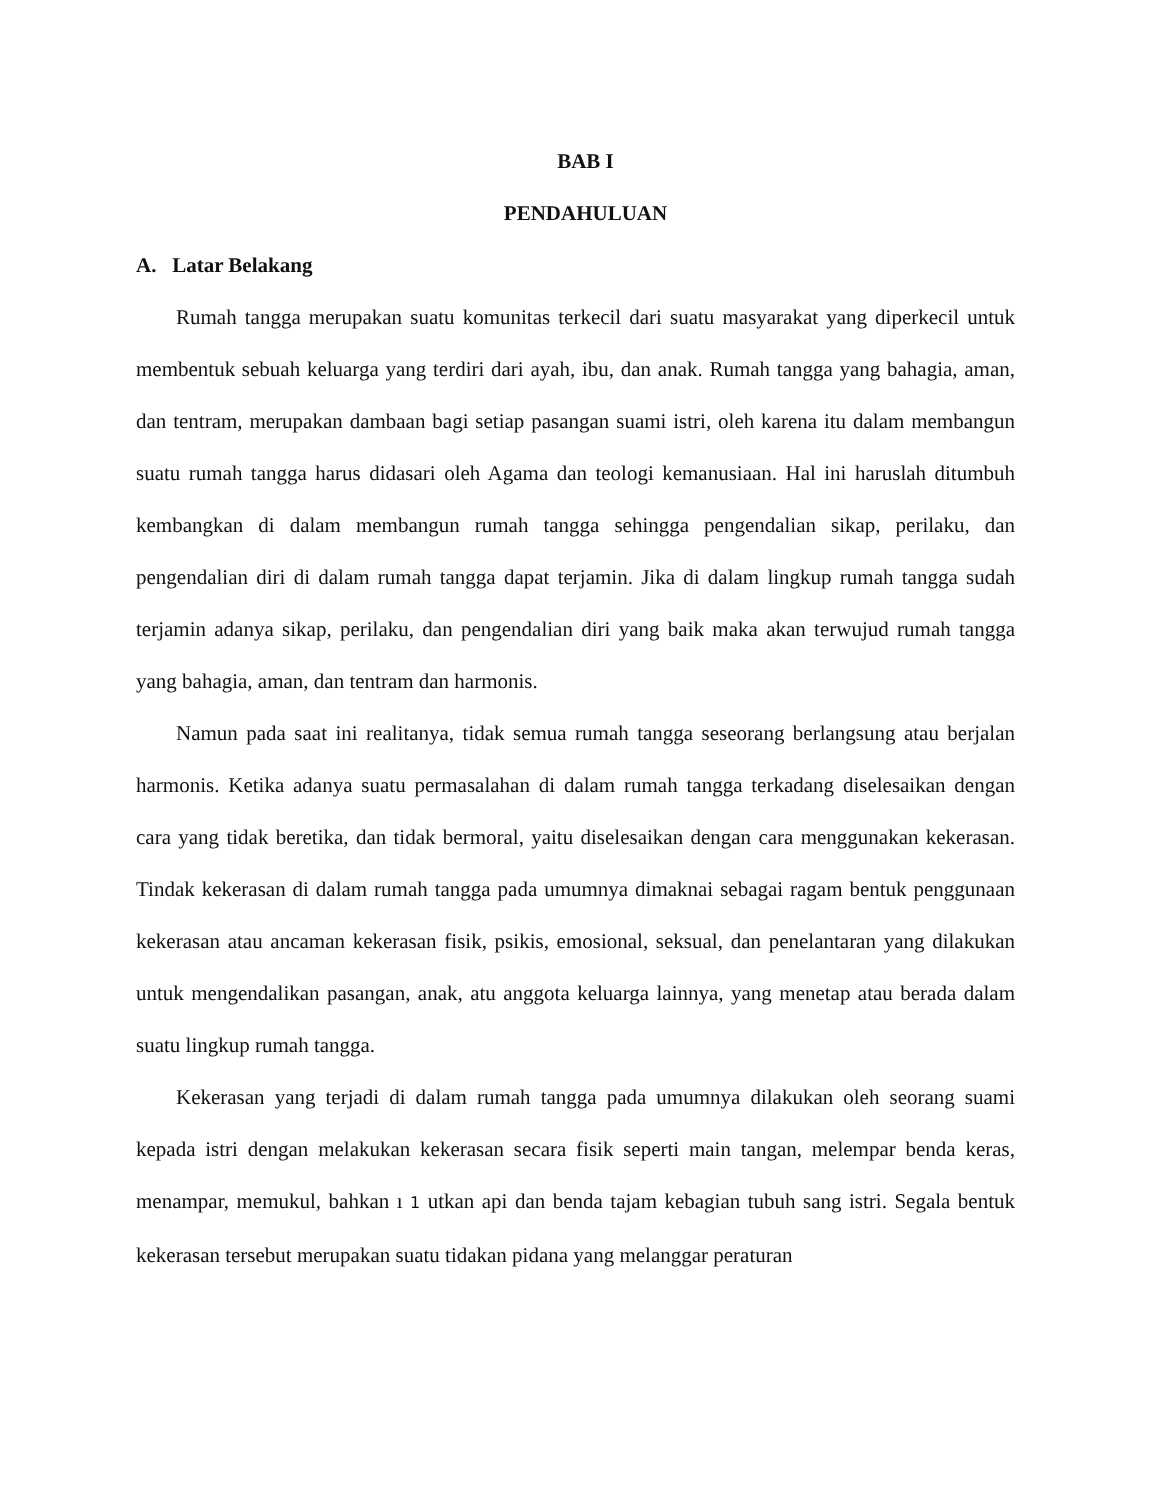BAB I
PENDAHULUAN
A. Latar Belakang
Rumah tangga merupakan suatu komunitas terkecil dari suatu masyarakat yang diperkecil untuk membentuk sebuah keluarga yang terdiri dari ayah, ibu, dan anak. Rumah tangga yang bahagia, aman, dan tentram, merupakan dambaan bagi setiap pasangan suami istri, oleh karena itu dalam membangun suatu rumah tangga harus didasari oleh Agama dan teologi kemanusiaan. Hal ini haruslah ditumbuh kembangkan di dalam membangun rumah tangga sehingga pengendalian sikap, perilaku, dan pengendalian diri di dalam rumah tangga dapat terjamin. Jika di dalam lingkup rumah tangga sudah terjamin adanya sikap, perilaku, dan pengendalian diri yang baik maka akan terwujud rumah tangga yang bahagia, aman, dan tentram dan harmonis.
Namun pada saat ini realitanya, tidak semua rumah tangga seseorang berlangsung atau berjalan harmonis. Ketika adanya suatu permasalahan di dalam rumah tangga terkadang diselesaikan dengan cara yang tidak beretika, dan tidak bermoral, yaitu diselesaikan dengan cara menggunakan kekerasan. Tindak kekerasan di dalam rumah tangga pada umumnya dimaknai sebagai ragam bentuk penggunaan kekerasan atau ancaman kekerasan fisik, psikis, emosional, seksual, dan penelantaran yang dilakukan untuk mengendalikan pasangan, anak, atu anggota keluarga lainnya, yang menetap atau berada dalam suatu lingkup rumah tangga.
Kekerasan yang terjadi di dalam rumah tangga pada umumnya dilakukan oleh seorang suami kepada istri dengan melakukan kekerasan secara fisik seperti main tangan, melempar benda keras, menampar, memukul, bahkan ı 1 utkan api dan benda tajam kebagian tubuh sang istri. Segala bentuk kekerasan tersebut merupakan suatu tidakan pidana yang melanggar peraturan